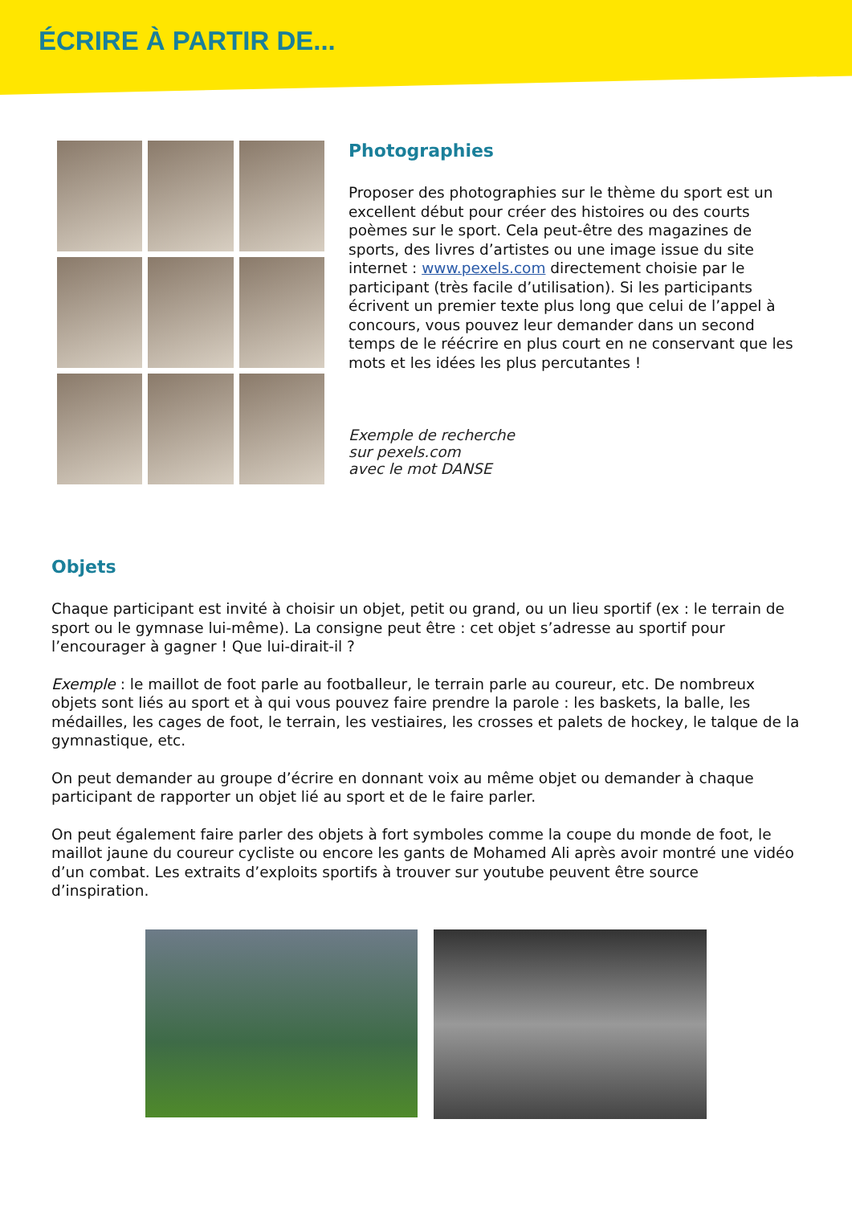ÉCRIRE À PARTIR DE...
Photographies
Proposer des photographies sur le thème du sport est un excellent début pour créer des histoires ou des courts poèmes sur le sport. Cela peut-être des magazines de sports, des livres d’artistes ou une image issue du site internet : www.pexels.com directement choisie par le participant (très facile d’utilisation). Si les participants écrivent un premier texte plus long que celui de l’appel à concours, vous pouvez leur demander dans un second temps de le réécrire en plus court en ne conservant que les mots et les idées les plus percutantes !
Exemple de recherche
sur pexels.com
avec le mot DANSE
Objets
Chaque participant est invité à choisir un objet, petit ou grand, ou un lieu sportif (ex : le terrain de sport ou le gymnase lui-même). La consigne peut être : cet objet s’adresse au sportif pour l’encourager à gagner ! Que lui-dirait-il ?
Exemple : le maillot de foot parle au footballeur, le terrain parle au coureur, etc. De nombreux objets sont liés au sport et à qui vous pouvez faire prendre la parole : les baskets, la balle, les médailles, les cages de foot, le terrain, les vestiaires, les crosses et palets de hockey, le talque de la gymnastique, etc.
On peut demander au groupe d’écrire en donnant voix au même objet ou demander à chaque participant de rapporter un objet lié au sport et de le faire parler.
On peut également faire parler des objets à fort symboles comme la coupe du monde de foot, le maillot jaune du coureur cycliste ou encore les gants de Mohamed Ali après avoir montré une vidéo d’un combat. Les extraits d’exploits sportifs à trouver sur youtube peuvent être source d’inspiration.